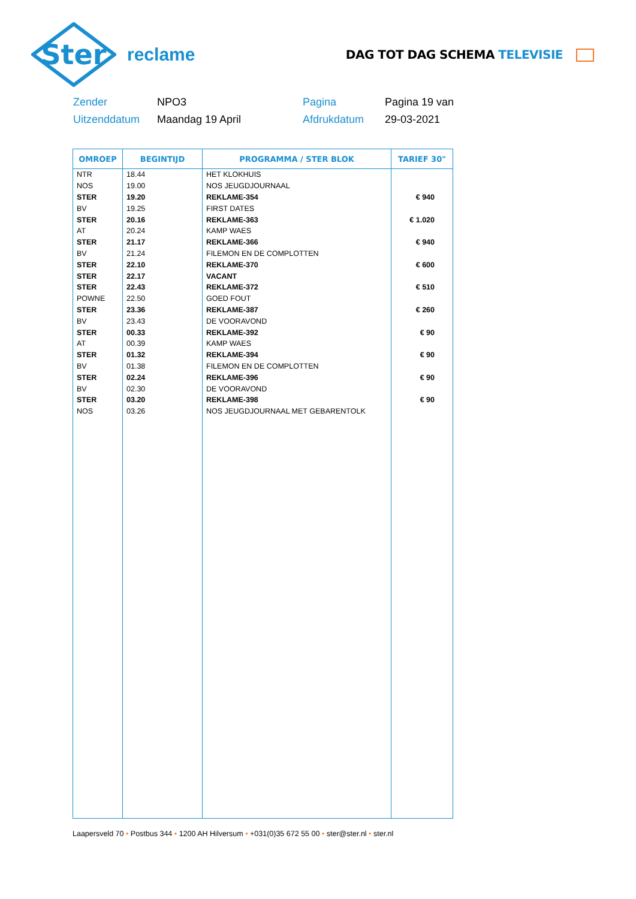Ster
reclame
DAG TOT DAG SCHEMA TELEVISIE
Zender
NPO3
Pagina
Pagina 19 van
Uitzenddatum
Maandag 19 April
Afdrukdatum
29-03-2021
| OMROEP | BEGINTIJD | PROGRAMMA / STER BLOK | TARIEF 30" |
| --- | --- | --- | --- |
| NTR | 18.44 | HET KLOKHUIS | |
| NOS | 19.00 | NOS JEUGDJOURNAAL | |
| STER | 19.20 | REKLAME-354 | € 940 |
| BV | 19.25 | FIRST DATES | |
| STER | 20.16 | REKLAME-363 | € 1.020 |
| AT | 20.24 | KAMP WAES | |
| STER | 21.17 | REKLAME-366 | € 940 |
| BV | 21.24 | FILEMON EN DE COMPLOTTEN | |
| STER | 22.10 | REKLAME-370 | € 600 |
| STER | 22.17 | VACANT | |
| STER | 22.43 | REKLAME-372 | € 510 |
| POWNE | 22.50 | GOED FOUT | |
| STER | 23.36 | REKLAME-387 | € 260 |
| BV | 23.43 | DE VOORAVOND | |
| STER | 00.33 | REKLAME-392 | € 90 |
| AT | 00.39 | KAMP WAES | |
| STER | 01.32 | REKLAME-394 | € 90 |
| BV | 01.38 | FILEMON EN DE COMPLOTTEN | |
| STER | 02.24 | REKLAME-396 | € 90 |
| BV | 02.30 | DE VOORAVOND | |
| STER | 03.20 | REKLAME-398 | € 90 |
| NOS | 03.26 | NOS JEUGDJOURNAAL MET GEBARENTOLK | |
Laapersveld 70 • Postbus 344 • 1200 AH Hilversum • +031(0)35 672 55 00 • ster@ster.nl • ster.nl